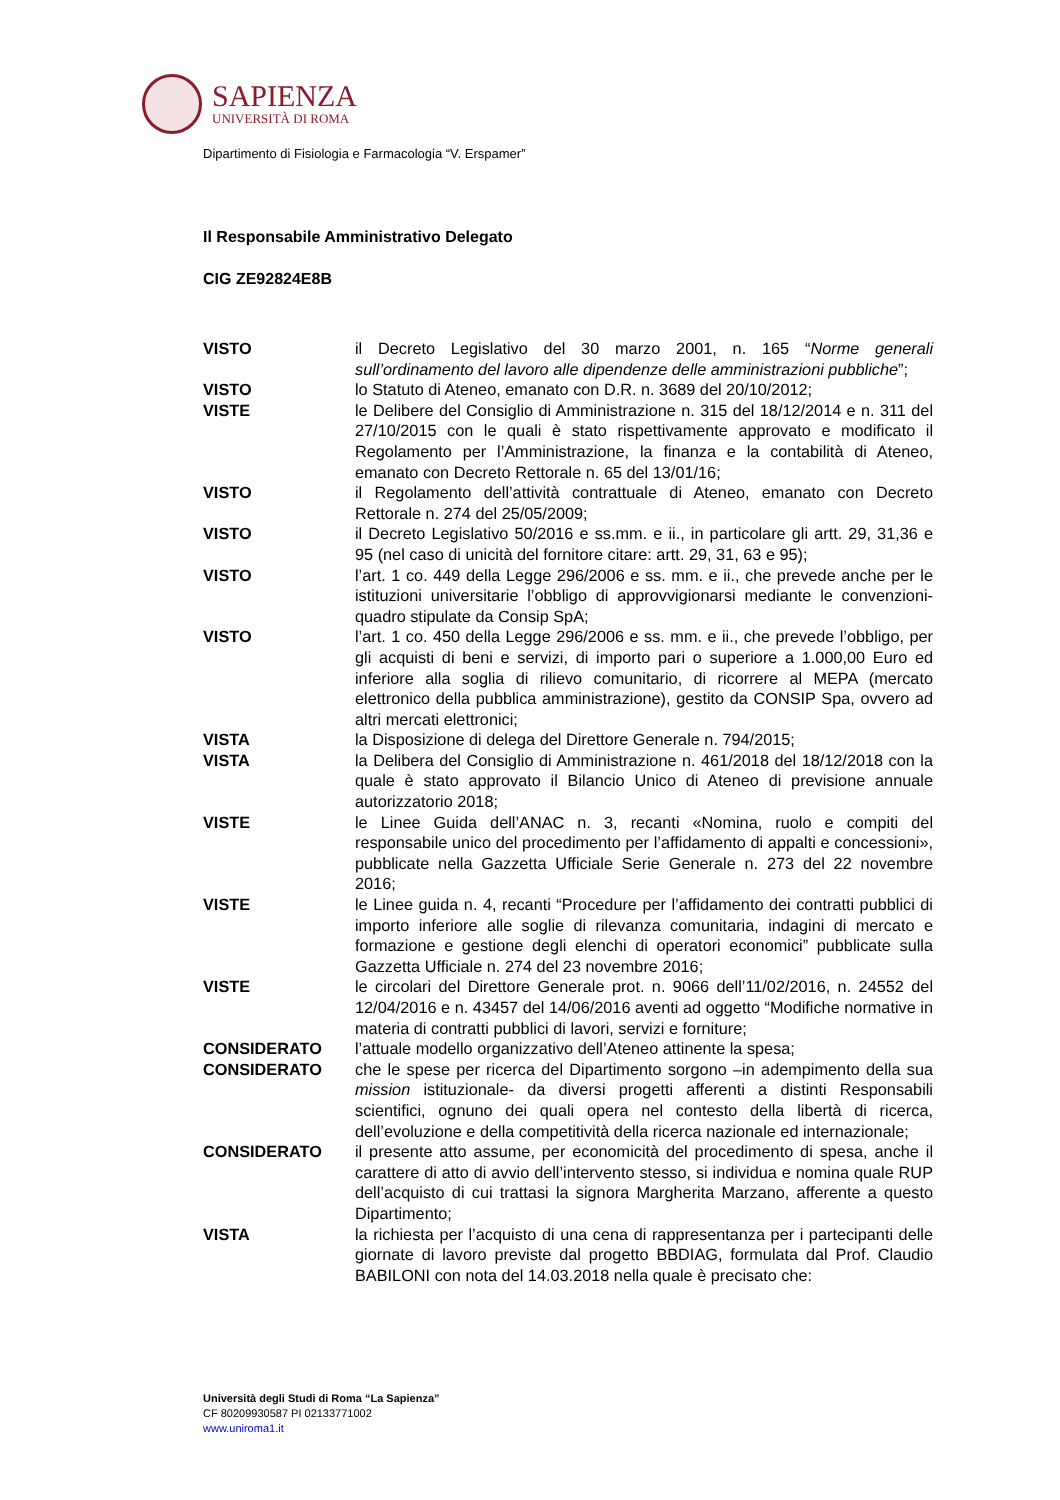SAPIENZA
UNIVERSITÀ DI ROMA
Dipartimento di Fisiologia e Farmacologia “V. Erspamer”
Il Responsabile Amministrativo Delegato
CIG ZE92824E8B
| VISTO | il Decreto Legislativo del 30 marzo 2001, n. 165 “ Norme generali sull’ordinamento del lavoro alle dipendenze delle amministrazioni pubbliche ”; |
| VISTO | lo Statuto di Ateneo, emanato con D.R. n. 3689 del 20/10/2012; |
| VISTE | le Delibere del Consiglio di Amministrazione n. 315 del 18/12/2014 e n. 311 del 27/10/2015 con le quali è stato rispettivamente approvato e modificato il Regolamento per l’Amministrazione, la finanza e la contabilità di Ateneo, emanato con Decreto Rettorale n. 65 del 13/01/16; |
| VISTO | il Regolamento dell’attività contrattuale di Ateneo, emanato con Decreto Rettorale n. 274 del 25/05/2009; |
| VISTO | il Decreto Legislativo 50/2016 e ss.mm. e ii., in particolare gli artt. 29, 31,36 e 95 (nel caso di unicità del fornitore citare: artt. 29, 31, 63 e 95); |
| VISTO | l’art. 1 co. 449 della Legge 296/2006 e ss. mm. e ii., che prevede anche per le istituzioni universitarie l’obbligo di approvvigionarsi mediante le convenzioni-quadro stipulate da Consip SpA; |
| VISTO | l’art. 1 co. 450 della Legge 296/2006 e ss. mm. e ii., che prevede l’obbligo, per gli acquisti di beni e servizi, di importo pari o superiore a 1.000,00 Euro ed inferiore alla soglia di rilievo comunitario, di ricorrere al MEPA (mercato elettronico della pubblica amministrazione), gestito da CONSIP Spa, ovvero ad altri mercati elettronici; |
| VISTA | la Disposizione di delega del Direttore Generale n. 794/2015; |
| VISTA | la Delibera del Consiglio di Amministrazione n. 461/2018 del 18/12/2018 con la quale è stato approvato il Bilancio Unico di Ateneo di previsione annuale autorizzatorio 2018; |
| VISTE | le Linee Guida dell’ANAC n. 3, recanti «Nomina, ruolo e compiti del responsabile unico del procedimento per l’affidamento di appalti e concessioni», pubblicate nella Gazzetta Ufficiale Serie Generale n. 273 del 22 novembre 2016; |
| VISTE | le Linee guida n. 4, recanti “Procedure per l’affidamento dei contratti pubblici di importo inferiore alle soglie di rilevanza comunitaria, indagini di mercato e formazione e gestione degli elenchi di operatori economici” pubblicate sulla Gazzetta Ufficiale n. 274 del 23 novembre 2016; |
| VISTE | le circolari del Direttore Generale prot. n. 9066 dell’11/02/2016, n. 24552 del 12/04/2016 e n. 43457 del 14/06/2016 aventi ad oggetto “Modifiche normative in materia di contratti pubblici di lavori, servizi e forniture; |
| CONSIDERATO | l’attuale modello organizzativo dell’Ateneo attinente la spesa; |
| CONSIDERATO | che le spese per ricerca del Dipartimento sorgono –in adempimento della sua mission istituzionale- da diversi progetti afferenti a distinti Responsabili scientifici, ognuno dei quali opera nel contesto della libertà di ricerca, dell’evoluzione e della competitività della ricerca nazionale ed internazionale; |
| CONSIDERATO | il presente atto assume, per economicità del procedimento di spesa, anche il carattere di atto di avvio dell’intervento stesso, si individua e nomina quale RUP dell’acquisto di cui trattasi la signora Margherita Marzano, afferente a questo Dipartimento; |
| VISTA | la richiesta per l’acquisto di una cena di rappresentanza per i partecipanti delle giornate di lavoro previste dal progetto BBDIAG, formulata dal Prof. Claudio BABILONI con nota del 14.03.2018 nella quale è precisato che: |
Università degli Studi di Roma “La Sapienza”
CF 80209930587 PI 02133771002
www.uniroma1.it